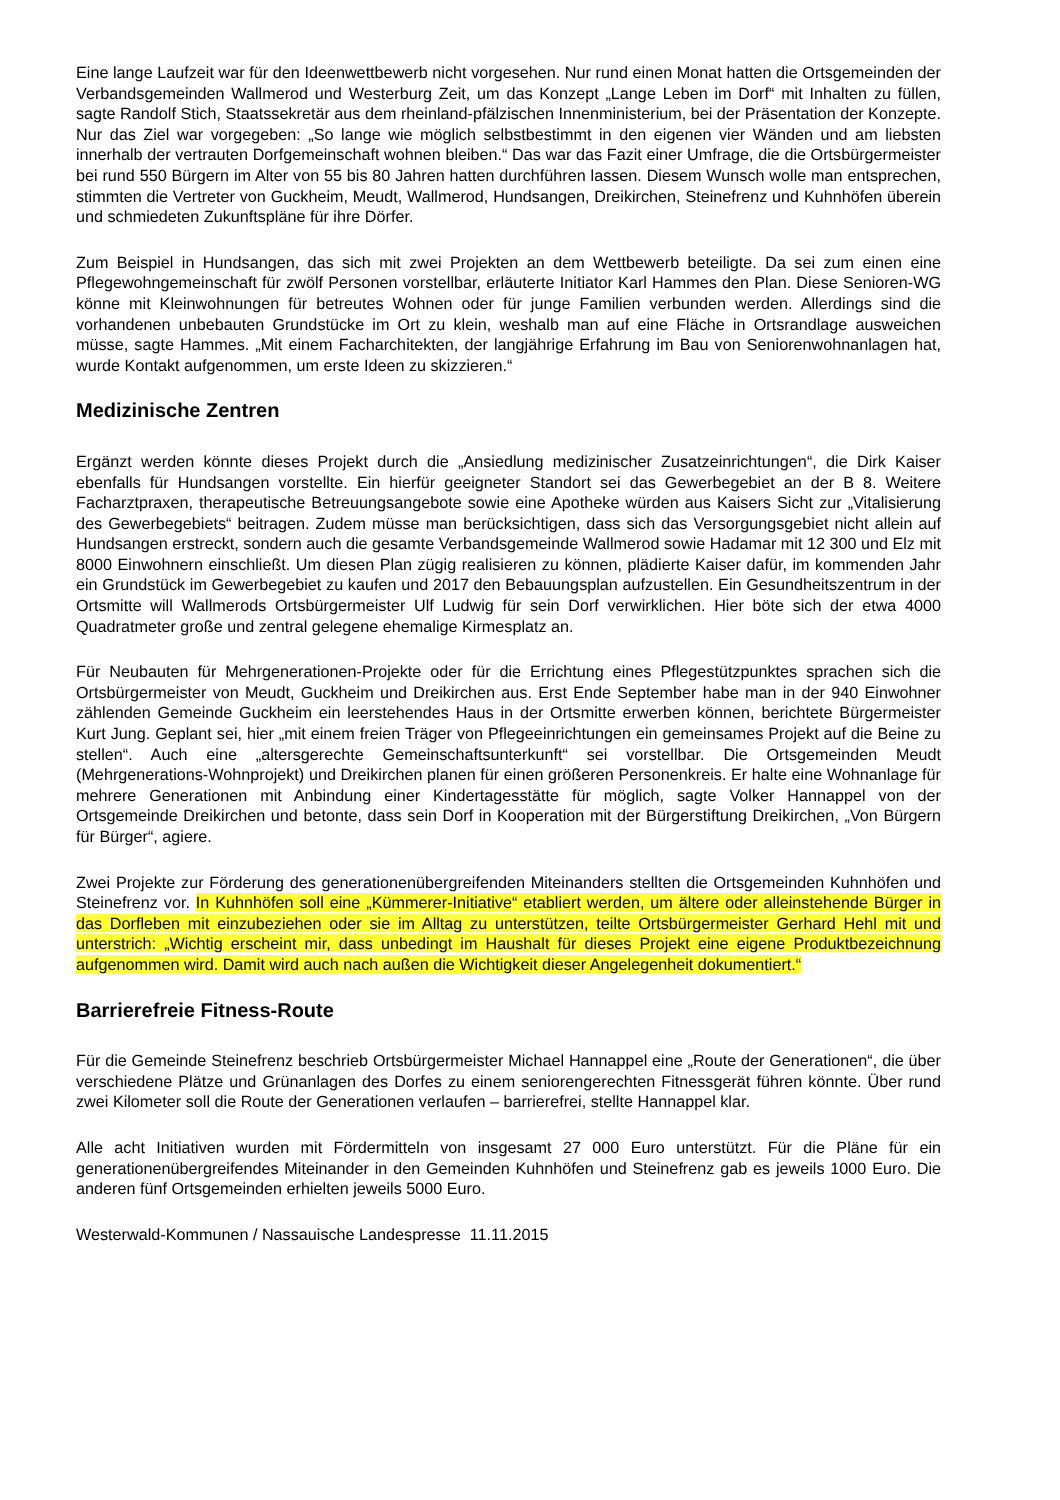Eine lange Laufzeit war für den Ideenwettbewerb nicht vorgesehen. Nur rund einen Monat hatten die Ortsgemeinden der Verbandsgemeinden Wallmerod und Westerburg Zeit, um das Konzept „Lange Leben im Dorf“ mit Inhalten zu füllen, sagte Randolf Stich, Staatssekretär aus dem rheinland-pfälzischen Innenministerium, bei der Präsentation der Konzepte. Nur das Ziel war vorgegeben: „So lange wie möglich selbstbestimmt in den eigenen vier Wänden und am liebsten innerhalb der vertrauten Dorfgemeinschaft wohnen bleiben.“ Das war das Fazit einer Umfrage, die die Ortsbürgermeister bei rund 550 Bürgern im Alter von 55 bis 80 Jahren hatten durchführen lassen. Diesem Wunsch wolle man entsprechen, stimmten die Vertreter von Guckheim, Meudt, Wallmerod, Hundsangen, Dreikirchen, Steinefrenz und Kuhnhöfen überein und schmiedeten Zukunftspläne für ihre Dörfer.
Zum Beispiel in Hundsangen, das sich mit zwei Projekten an dem Wettbewerb beteiligte. Da sei zum einen eine Pflegewohngemeinschaft für zwölf Personen vorstellbar, erläuterte Initiator Karl Hammes den Plan. Diese Senioren-WG könne mit Kleinwohnungen für betreutes Wohnen oder für junge Familien verbunden werden. Allerdings sind die vorhandenen unbebauten Grundstücke im Ort zu klein, weshalb man auf eine Fläche in Ortsrandlage ausweichen müsse, sagte Hammes. „Mit einem Facharchitekten, der langjährige Erfahrung im Bau von Seniorenwohnanlagen hat, wurde Kontakt aufgenommen, um erste Ideen zu skizzieren.“
Medizinische Zentren
Ergänzt werden könnte dieses Projekt durch die „Ansiedlung medizinischer Zusatzeinrichtungen“, die Dirk Kaiser ebenfalls für Hundsangen vorstellte. Ein hierfür geeigneter Standort sei das Gewerbegebiet an der B 8. Weitere Facharztpraxen, therapeutische Betreuungsangebote sowie eine Apotheke würden aus Kaisers Sicht zur „Vitalisierung des Gewerbegebiets“ beitragen. Zudem müsse man berücksichtigen, dass sich das Versorgungsgebiet nicht allein auf Hundsangen erstreckt, sondern auch die gesamte Verbandsgemeinde Wallmerod sowie Hadamar mit 12 300 und Elz mit 8000 Einwohnern einschließt. Um diesen Plan zügig realisieren zu können, plädierte Kaiser dafür, im kommenden Jahr ein Grundstück im Gewerbegebiet zu kaufen und 2017 den Bebauungsplan aufzustellen. Ein Gesundheitszentrum in der Ortsmitte will Wallmerods Ortsbürgermeister Ulf Ludwig für sein Dorf verwirklichen. Hier böte sich der etwa 4000 Quadratmeter große und zentral gelegene ehemalige Kirmesplatz an.
Für Neubauten für Mehrgenerationen-Projekte oder für die Errichtung eines Pflegestützpunktes sprachen sich die Ortsbürgermeister von Meudt, Guckheim und Dreikirchen aus. Erst Ende September habe man in der 940 Einwohner zählenden Gemeinde Guckheim ein leerstehendes Haus in der Ortsmitte erwerben können, berichtete Bürgermeister Kurt Jung. Geplant sei, hier „mit einem freien Träger von Pflegeeinrichtungen ein gemeinsames Projekt auf die Beine zu stellen“. Auch eine „altersgerechte Gemeinschaftsunterkunft“ sei vorstellbar. Die Ortsgemeinden Meudt (Mehrgenerations-Wohnprojekt) und Dreikirchen planen für einen größeren Personenkreis. Er halte eine Wohnanlage für mehrere Generationen mit Anbindung einer Kindertagesstätte für möglich, sagte Volker Hannappel von der Ortsgemeinde Dreikirchen und betonte, dass sein Dorf in Kooperation mit der Bürgerstiftung Dreikirchen, „Von Bürgern für Bürger“, agiere.
Zwei Projekte zur Förderung des generationenübergreifenden Miteinanders stellten die Ortsgemeinden Kuhnhöfen und Steinefrenz vor. In Kuhnhöfen soll eine „Kümmerer-Initiative“ etabliert werden, um ältere oder alleinstehende Bürger in das Dorfleben mit einzubeziehen oder sie im Alltag zu unterstützen, teilte Ortsbürgermeister Gerhard Hehl mit und unterstrich: „Wichtig erscheint mir, dass unbedingt im Haushalt für dieses Projekt eine eigene Produktbezeichnung aufgenommen wird. Damit wird auch nach außen die Wichtigkeit dieser Angelegenheit dokumentiert.“
Barrierefreie Fitness-Route
Für die Gemeinde Steinefrenz beschrieb Ortsbürgermeister Michael Hannappel eine „Route der Generationen“, die über verschiedene Plätze und Grünanlagen des Dorfes zu einem seniorengerechten Fitnessgerät führen könnte. Über rund zwei Kilometer soll die Route der Generationen verlaufen – barrierefrei, stellte Hannappel klar.
Alle acht Initiativen wurden mit Fördermitteln von insgesamt 27 000 Euro unterstützt. Für die Pläne für ein generationenübergreifendes Miteinander in den Gemeinden Kuhnhöfen und Steinefrenz gab es jeweils 1000 Euro. Die anderen fünf Ortsgemeinden erhielten jeweils 5000 Euro.
Westerwald-Kommunen / Nassauische Landespresse 11.11.2015